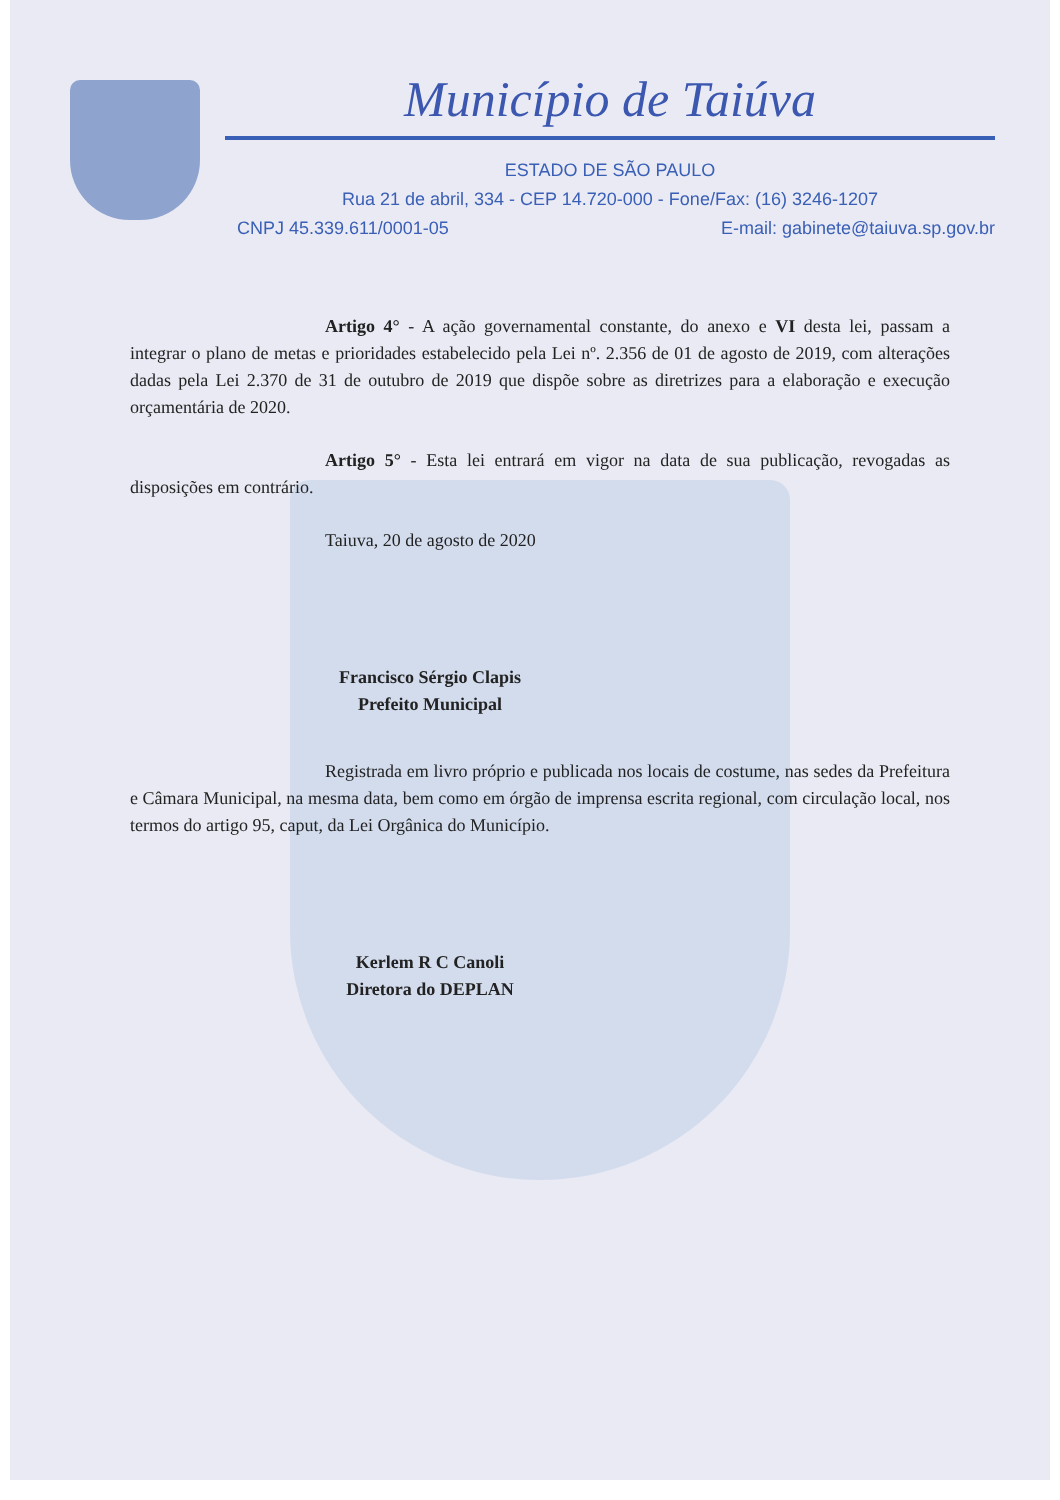Município de Taiúva
ESTADO DE SÃO PAULO
Rua 21 de abril, 334 - CEP 14.720-000 - Fone/Fax: (16) 3246-1207
CNPJ 45.339.611/0001-05 E-mail: gabinete@taiuva.sp.gov.br
Artigo 4° - A ação governamental constante, do anexo e VI desta lei, passam a integrar o plano de metas e prioridades estabelecido pela Lei nº. 2.356 de 01 de agosto de 2019, com alterações dadas pela Lei 2.370 de 31 de outubro de 2019 que dispõe sobre as diretrizes para a elaboração e execução orçamentária de 2020.
Artigo 5° - Esta lei entrará em vigor na data de sua publicação, revogadas as disposições em contrário.
Taiuva, 20 de agosto de 2020
Francisco Sérgio Clapis
Prefeito Municipal
Registrada em livro próprio e publicada nos locais de costume, nas sedes da Prefeitura e Câmara Municipal, na mesma data, bem como em órgão de imprensa escrita regional, com circulação local, nos termos do artigo 95, caput, da Lei Orgânica do Município.
Kerlem R C Canoli
Diretora do DEPLAN